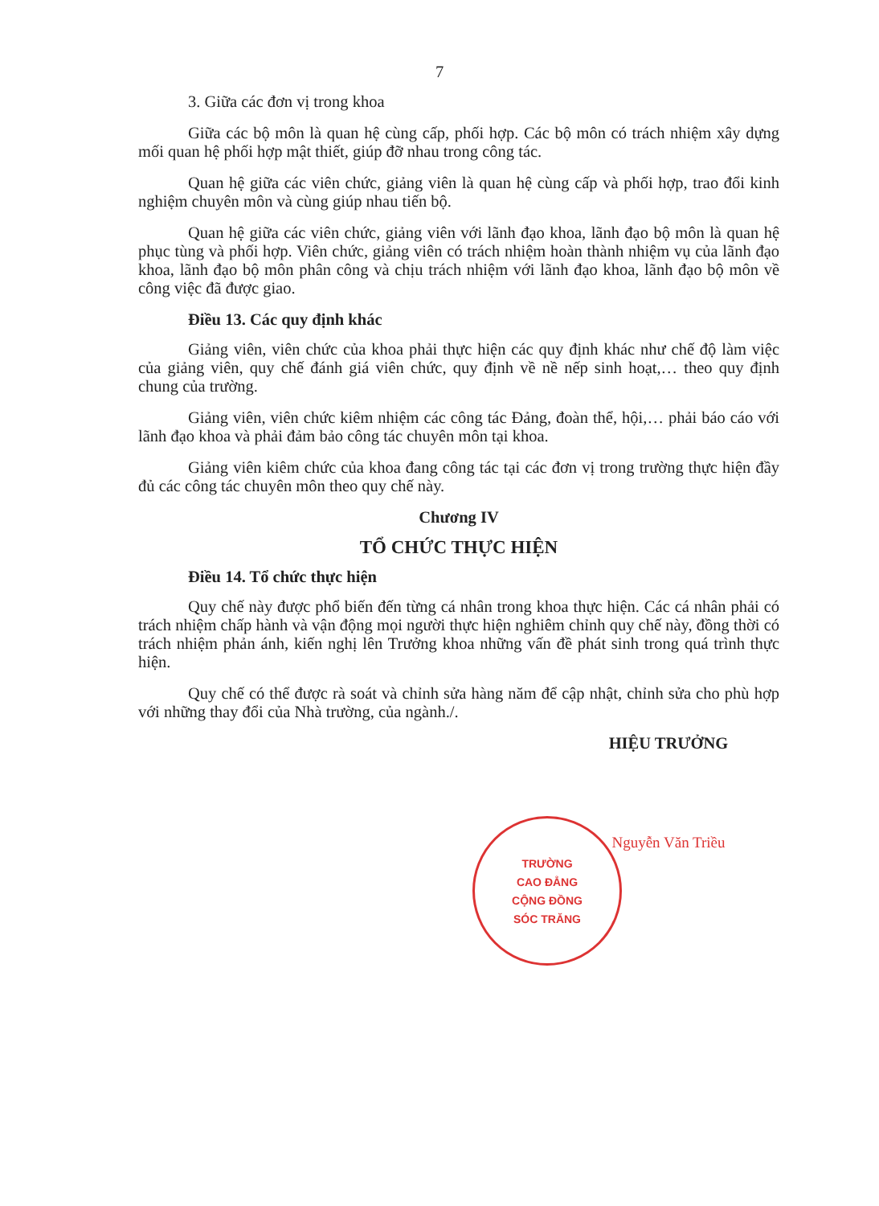7
3. Giữa các đơn vị trong khoa
Giữa các bộ môn là quan hệ cùng cấp, phối hợp. Các bộ môn có trách nhiệm xây dựng mối quan hệ phối hợp mật thiết, giúp đỡ nhau trong công tác.
Quan hệ giữa các viên chức, giảng viên là quan hệ cùng cấp và phối hợp, trao đổi kinh nghiệm chuyên môn và cùng giúp nhau tiến bộ.
Quan hệ giữa các viên chức, giảng viên với lãnh đạo khoa, lãnh đạo bộ môn là quan hệ phục tùng và phối hợp. Viên chức, giảng viên có trách nhiệm hoàn thành nhiệm vụ của lãnh đạo khoa, lãnh đạo bộ môn phân công và chịu trách nhiệm với lãnh đạo khoa, lãnh đạo bộ môn về công việc đã được giao.
Điều 13. Các quy định khác
Giảng viên, viên chức của khoa phải thực hiện các quy định khác như chế độ làm việc của giảng viên, quy chế đánh giá viên chức, quy định về nề nếp sinh hoạt,… theo quy định chung của trường.
Giảng viên, viên chức kiêm nhiệm các công tác Đảng, đoàn thể, hội,… phải báo cáo với lãnh đạo khoa và phải đảm bảo công tác chuyên môn tại khoa.
Giảng viên kiêm chức của khoa đang công tác tại các đơn vị trong trường thực hiện đầy đủ các công tác chuyên môn theo quy chế này.
Chương IV
TỔ CHỨC THỰC HIỆN
Điều 14. Tổ chức thực hiện
Quy chế này được phổ biến đến từng cá nhân trong khoa thực hiện. Các cá nhân phải có trách nhiệm chấp hành và vận động mọi người thực hiện nghiêm chỉnh quy chế này, đồng thời có trách nhiệm phản ánh, kiến nghị lên Trưởng khoa những vấn đề phát sinh trong quá trình thực hiện.
Quy chế có thể được rà soát và chỉnh sửa hàng năm để cập nhật, chỉnh sửa cho phù hợp với những thay đổi của Nhà trường, của ngành./.
HIỆU TRƯỞNG
Nguyễn Văn Triều
TRƯỜNG
CAO ĐẲNG
CỘNG ĐỒNG
SÓC TRĂNG